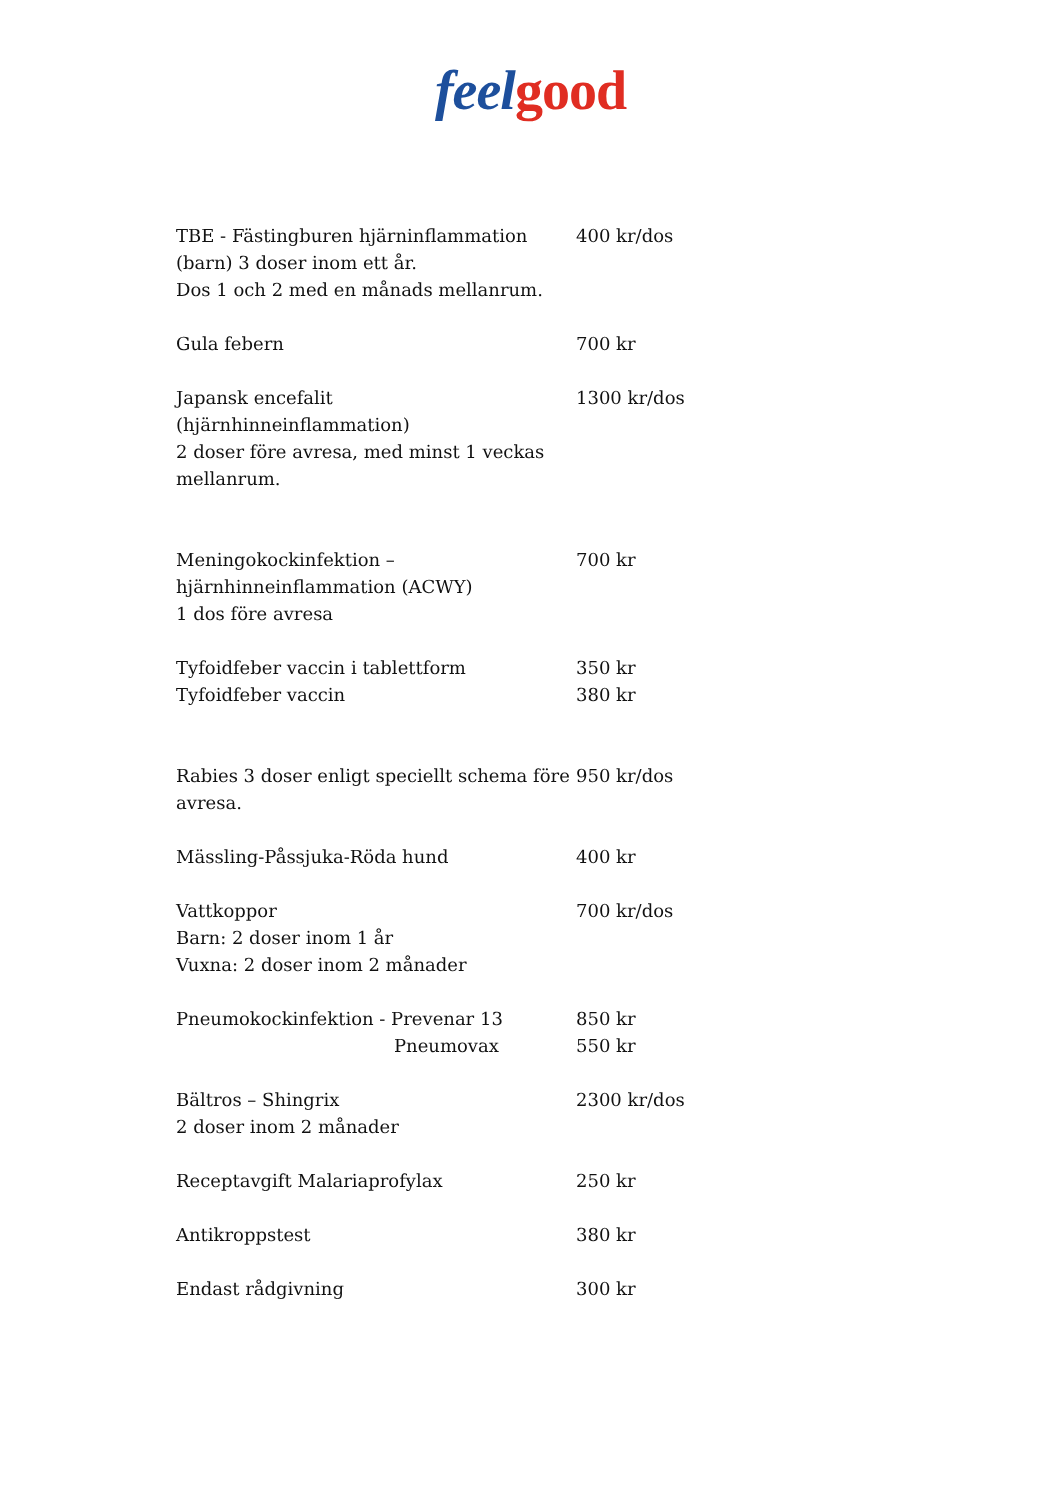feel good
| TBE - Fästingburen hjärninflammation (barn) 3 doser inom ett år. Dos 1 och 2 med en månads mellanrum. | 400 kr/dos |
| Gula febern | 700 kr |
| Japansk encefalit (hjärnhinneinflammation) 2 doser före avresa, med minst 1 veckas mellanrum. | 1300 kr/dos |
| Meningokockinfektion – hjärnhinneinflammation (ACWY) 1 dos före avresa | 700 kr |
| Tyfoidfeber vaccin i tablettform Tyfoidfeber vaccin | 350 kr 380 kr |
| Rabies 3 doser enligt speciellt schema före avresa. | 950 kr/dos |
| Mässling-Påssjuka-Röda hund | 400 kr |
| Vattkoppor Barn: 2 doser inom 1 år Vuxna: 2 doser inom 2 månader | 700 kr/dos |
| Pneumokockinfektion - Prevenar 13 Pneumovax | 850 kr 550 kr |
| Bältros – Shingrix 2 doser inom 2 månader | 2300 kr/dos |
| Receptavgift Malariaprofylax | 250 kr |
| Antikroppstest | 380 kr |
| Endast rådgivning | 300 kr |